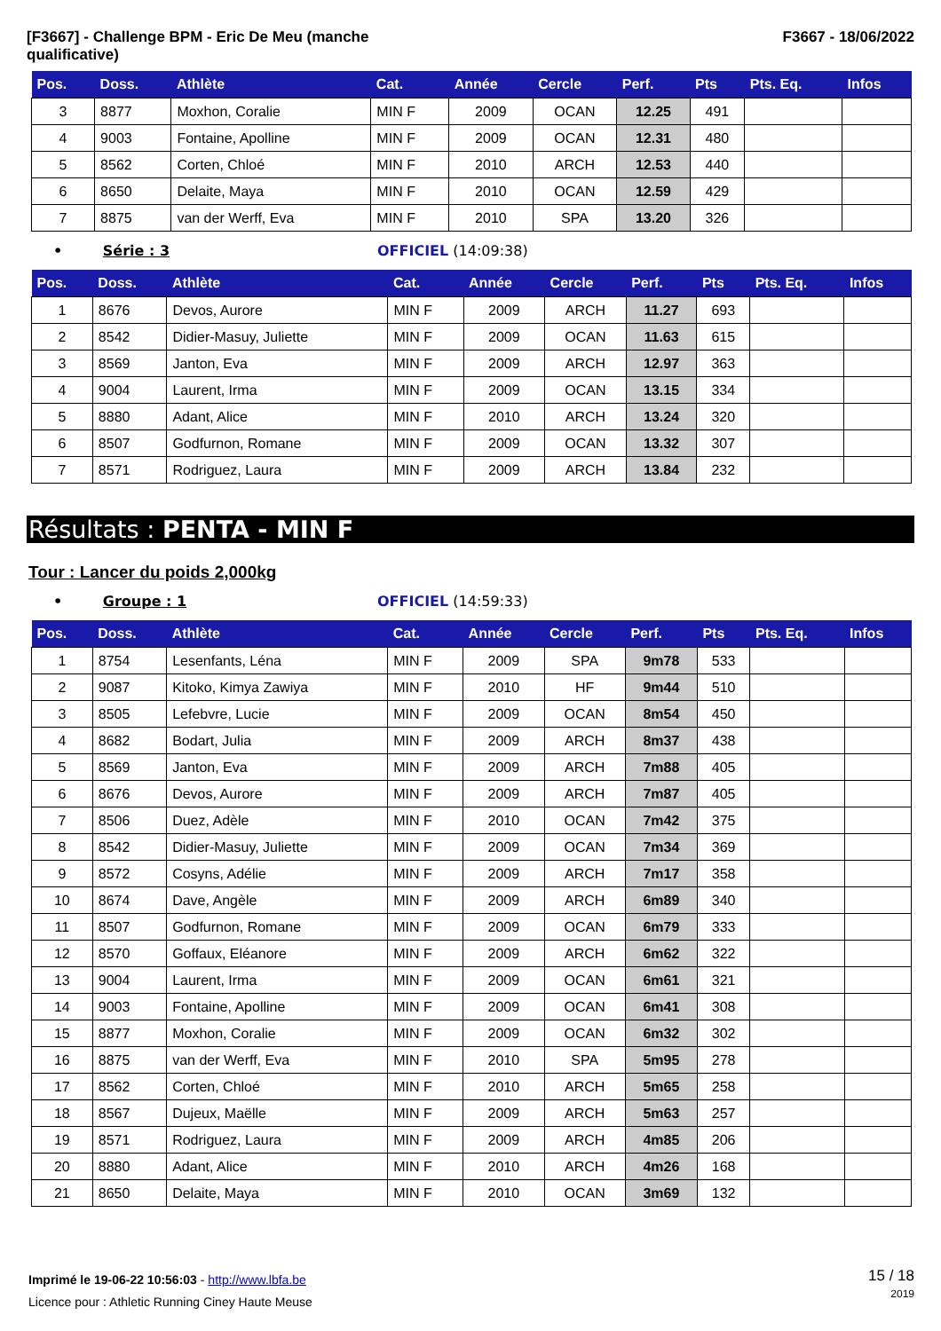[F3667] - Challenge BPM - Eric De Meu (manche
qualificative)
F3667 - 18/06/2022
| Pos. | Doss. | Athlète | Cat. | Année | Cercle | Perf. | Pts | Pts. Eq. | Infos |
| --- | --- | --- | --- | --- | --- | --- | --- | --- | --- |
| 3 | 8877 | Moxhon, Coralie | MIN F | 2009 | OCAN | 12.25 | 491 | | |
| 4 | 9003 | Fontaine, Apolline | MIN F | 2009 | OCAN | 12.31 | 480 | | |
| 5 | 8562 | Corten, Chloé | MIN F | 2010 | ARCH | 12.53 | 440 | | |
| 6 | 8650 | Delaite, Maya | MIN F | 2010 | OCAN | 12.59 | 429 | | |
| 7 | 8875 | van der Werff, Eva | MIN F | 2010 | SPA | 13.20 | 326 | | |
• Série : 3 OFFICIEL (14:09:38)
| Pos. | Doss. | Athlète | Cat. | Année | Cercle | Perf. | Pts | Pts. Eq. | Infos |
| --- | --- | --- | --- | --- | --- | --- | --- | --- | --- |
| 1 | 8676 | Devos, Aurore | MIN F | 2009 | ARCH | 11.27 | 693 | | |
| 2 | 8542 | Didier-Masuy, Juliette | MIN F | 2009 | OCAN | 11.63 | 615 | | |
| 3 | 8569 | Janton, Eva | MIN F | 2009 | ARCH | 12.97 | 363 | | |
| 4 | 9004 | Laurent, Irma | MIN F | 2009 | OCAN | 13.15 | 334 | | |
| 5 | 8880 | Adant, Alice | MIN F | 2010 | ARCH | 13.24 | 320 | | |
| 6 | 8507 | Godfurnon, Romane | MIN F | 2009 | OCAN | 13.32 | 307 | | |
| 7 | 8571 | Rodriguez, Laura | MIN F | 2009 | ARCH | 13.84 | 232 | | |
Résultats : PENTA - MIN F
Tour : Lancer du poids 2,000kg
• Groupe : 1 OFFICIEL (14:59:33)
| Pos. | Doss. | Athlète | Cat. | Année | Cercle | Perf. | Pts | Pts. Eq. | Infos |
| --- | --- | --- | --- | --- | --- | --- | --- | --- | --- |
| 1 | 8754 | Lesenfants, Léna | MIN F | 2009 | SPA | 9m78 | 533 | | |
| 2 | 9087 | Kitoko, Kimya Zawiya | MIN F | 2010 | HF | 9m44 | 510 | | |
| 3 | 8505 | Lefebvre, Lucie | MIN F | 2009 | OCAN | 8m54 | 450 | | |
| 4 | 8682 | Bodart, Julia | MIN F | 2009 | ARCH | 8m37 | 438 | | |
| 5 | 8569 | Janton, Eva | MIN F | 2009 | ARCH | 7m88 | 405 | | |
| 6 | 8676 | Devos, Aurore | MIN F | 2009 | ARCH | 7m87 | 405 | | |
| 7 | 8506 | Duez, Adèle | MIN F | 2010 | OCAN | 7m42 | 375 | | |
| 8 | 8542 | Didier-Masuy, Juliette | MIN F | 2009 | OCAN | 7m34 | 369 | | |
| 9 | 8572 | Cosyns, Adélie | MIN F | 2009 | ARCH | 7m17 | 358 | | |
| 10 | 8674 | Dave, Angèle | MIN F | 2009 | ARCH | 6m89 | 340 | | |
| 11 | 8507 | Godfurnon, Romane | MIN F | 2009 | OCAN | 6m79 | 333 | | |
| 12 | 8570 | Goffaux, Eléanore | MIN F | 2009 | ARCH | 6m62 | 322 | | |
| 13 | 9004 | Laurent, Irma | MIN F | 2009 | OCAN | 6m61 | 321 | | |
| 14 | 9003 | Fontaine, Apolline | MIN F | 2009 | OCAN | 6m41 | 308 | | |
| 15 | 8877 | Moxhon, Coralie | MIN F | 2009 | OCAN | 6m32 | 302 | | |
| 16 | 8875 | van der Werff, Eva | MIN F | 2010 | SPA | 5m95 | 278 | | |
| 17 | 8562 | Corten, Chloé | MIN F | 2010 | ARCH | 5m65 | 258 | | |
| 18 | 8567 | Dujeux, Maëlle | MIN F | 2009 | ARCH | 5m63 | 257 | | |
| 19 | 8571 | Rodriguez, Laura | MIN F | 2009 | ARCH | 4m85 | 206 | | |
| 20 | 8880 | Adant, Alice | MIN F | 2010 | ARCH | 4m26 | 168 | | |
| 21 | 8650 | Delaite, Maya | MIN F | 2010 | OCAN | 3m69 | 132 | | |
Imprimé le 19-06-22 10:56:03 - http://www.lbfa.be
Licence pour : Athletic Running Ciney Haute Meuse
15 / 18
2019